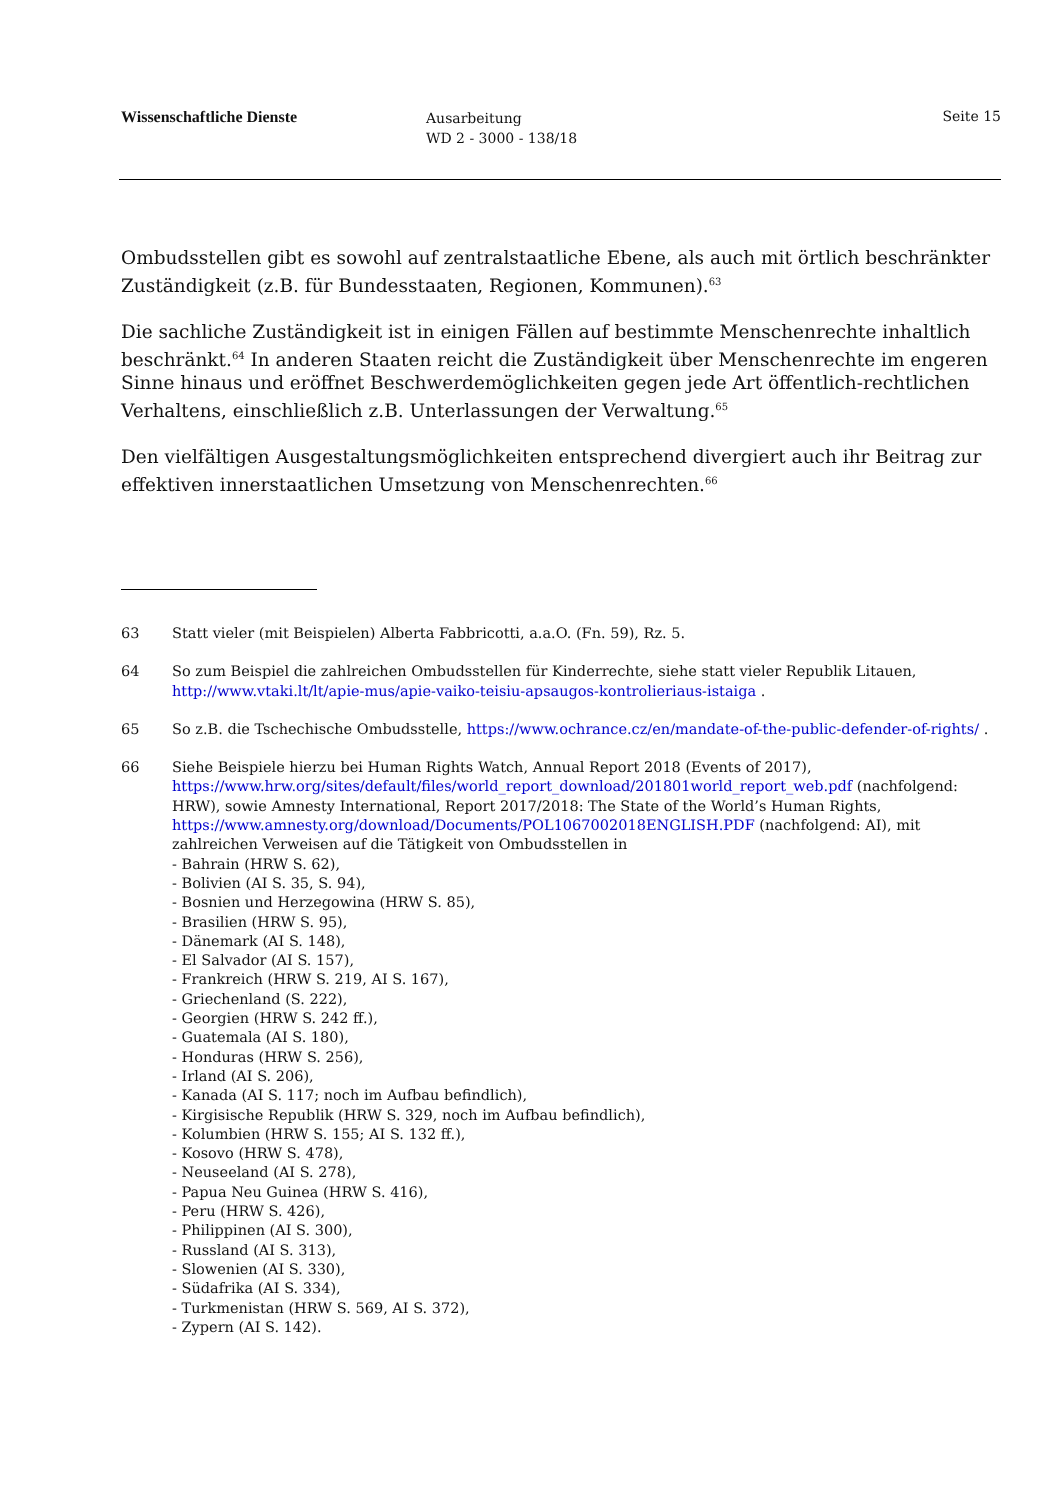Wissenschaftliche Dienste
Ausarbeitung
WD 2 - 3000 - 138/18
Seite 15
Ombudsstellen gibt es sowohl auf zentralstaatliche Ebene, als auch mit örtlich beschränkter Zuständigkeit (z.B. für Bundesstaaten, Regionen, Kommunen).<sup>63</sup>
Die sachliche Zuständigkeit ist in einigen Fällen auf bestimmte Menschenrechte inhaltlich beschränkt.<sup>64</sup> In anderen Staaten reicht die Zuständigkeit über Menschenrechte im engeren Sinne hinaus und eröffnet Beschwerdemöglichkeiten gegen jede Art öffentlich-rechtlichen Verhaltens, einschließlich z.B. Unterlassungen der Verwaltung.<sup>65</sup>
Den vielfältigen Ausgestaltungsmöglichkeiten entsprechend divergiert auch ihr Beitrag zur effektiven innerstaatlichen Umsetzung von Menschenrechten.<sup>66</sup>
63 Statt vieler (mit Beispielen) Alberta Fabbricotti, a.a.O. (Fn. 59), Rz. 5.
64 So zum Beispiel die zahlreichen Ombudsstellen für Kinderrechte, siehe statt vieler Republik Litauen, http://www.vtaki.lt/lt/apie-mus/apie-vaiko-teisiu-apsaugos-kontrolieriaus-istaiga .
65 So z.B. die Tschechische Ombudsstelle, https://www.ochrance.cz/en/mandate-of-the-public-defender-of-rights/ .
66 Siehe Beispiele hierzu bei Human Rights Watch, Annual Report 2018 (Events of 2017), https://www.hrw.org/sites/default/files/world_report_download/201801world_report_web.pdf (nachfolgend: HRW), sowie Amnesty International, Report 2017/2018: The State of the World’s Human Rights, https://www.amnesty.org/download/Documents/POL1067002018ENGLISH.PDF (nachfolgend: AI), mit zahlreichen Verweisen auf die Tätigkeit von Ombudsstellen in
- Bahrain (HRW S. 62),
- Bolivien (AI S. 35, S. 94),
- Bosnien und Herzegowina (HRW S. 85),
- Brasilien (HRW S. 95),
- Dänemark (AI S. 148),
- El Salvador (AI S. 157),
- Frankreich (HRW S. 219, AI S. 167),
- Griechenland (S. 222),
- Georgien (HRW S. 242 ff.),
- Guatemala (AI S. 180),
- Honduras (HRW S. 256),
- Irland (AI S. 206),
- Kanada (AI S. 117; noch im Aufbau befindlich),
- Kirgisische Republik (HRW S. 329, noch im Aufbau befindlich),
- Kolumbien (HRW S. 155; AI S. 132 ff.),
- Kosovo (HRW S. 478),
- Neuseeland (AI S. 278),
- Papua Neu Guinea (HRW S. 416),
- Peru (HRW S. 426),
- Philippinen (AI S. 300),
- Russland (AI S. 313),
- Slowenien (AI S. 330),
- Südafrika (AI S. 334),
- Turkmenistan (HRW S. 569, AI S. 372),
- Zypern (AI S. 142).